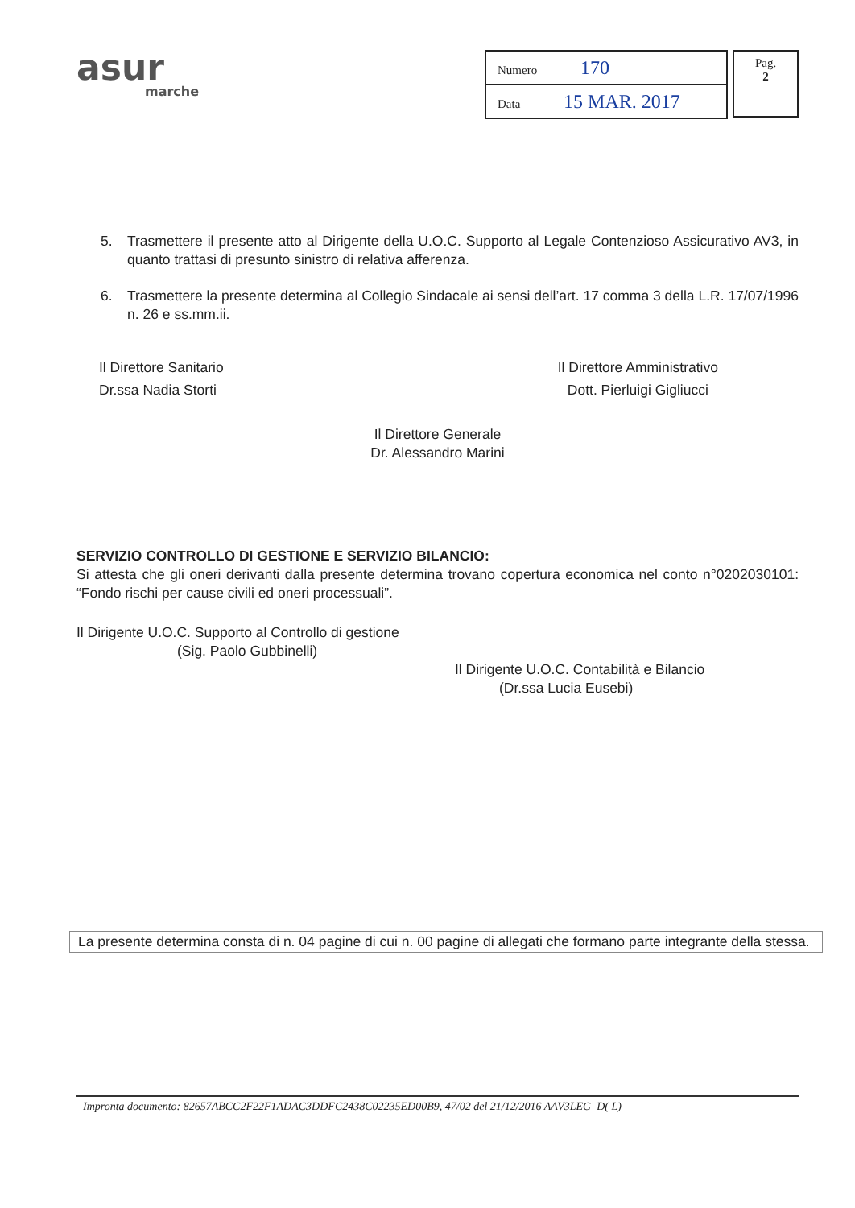asur
marche
| Numero 170 |
| Data 15 MAR. 2017 |
Pag.
2
5. Trasmettere il presente atto al Dirigente della U.O.C. Supporto al Legale Contenzioso Assicurativo AV3, in quanto trattasi di presunto sinistro di relativa afferenza.
6. Trasmettere la presente determina al Collegio Sindacale ai sensi dell’art. 17 comma 3 della L.R. 17/07/1996 n. 26 e ss.mm.ii.
Il Direttore Sanitario
Dr.ssa Nadia Storti
Il Direttore Amministrativo
Dott. Pierluigi Gigliucci
Il Direttore Generale
Dr. Alessandro Marini
SERVIZIO CONTROLLO DI GESTIONE E SERVIZIO BILANCIO:
Si attesta che gli oneri derivanti dalla presente determina trovano copertura economica nel conto n°0202030101: “Fondo rischi per cause civili ed oneri processuali”.
Il Dirigente U.O.C. Supporto al Controllo di gestione
(Sig. Paolo Gubbinelli)
Il Dirigente U.O.C. Contabilità e Bilancio
(Dr.ssa Lucia Eusebi)
La presente determina consta di n. 04 pagine di cui n. 00 pagine di allegati che formano parte integrante della stessa.
Impronta documento: 82657ABCC2F22F1ADAC3DDFC2438C02235ED00B9, 47/02 del 21/12/2016 AAV3LEG_D( L)